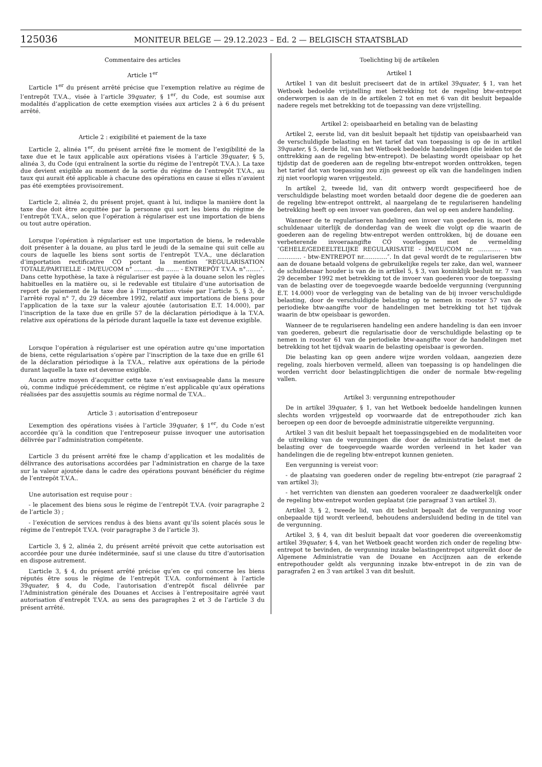125036
MONITEUR BELGE — 29.12.2023 – Ed. 2 — BELGISCH STAATSBLAD
Commentaire des articles
Article 1<sup>er</sup>
L’article 1<sup>er</sup> du présent arrêté précise que l’exemption relative au régime de l’entrepôt T.V.A., visée à l’article 39quater, § 1<sup>er</sup>, du Code, est soumise aux modalités d’application de cette exemption visées aux articles 2 à 6 du présent arrêté.
Article 2 : exigibilité et paiement de la taxe
L’article 2, alinéa 1<sup>er</sup>, du présent arrêté fixe le moment de l’exigibilité de la taxe due et le taux applicable aux opérations visées à l’article 39quater, § 5, alinéa 3, du Code (qui entraînent la sortie du régime de l’entrepôt T.V.A.). La taxe due devient exigible au moment de la sortie du régime de l’entrepôt T.V.A., au taux qui aurait été applicable à chacune des opérations en cause si elles n’avaient pas été exemptées provisoirement.
L’article 2, alinéa 2, du présent projet, quant à lui, indique la manière dont la taxe due doit être acquittée par la personne qui sort les biens du régime de l’entrepôt T.V.A., selon que l’opération à régulariser est une importation de biens ou tout autre opération.
Lorsque l’opération à régulariser est une importation de biens, le redevable doit présenter à la douane, au plus tard le jeudi de la semaine qui suit celle au cours de laquelle les biens sont sortis de l’entrepôt T.V.A., une déclaration d’importation rectificative CO portant la mention ″REGULARISATION TOTALE/PARTIELLE - IM/EU/COM n° .......... -du ....... - ENTREPÔT T.V.A. n°........″. Dans cette hypothèse, la taxe à régulariser est payée à la douane selon les règles habituelles en la matière ou, si le redevable est titulaire d’une autorisation de report de paiement de la taxe due à l’importation visée par l’article 5, § 3, de l’arrêté royal n° 7, du 29 décembre 1992, relatif aux importations de biens pour l’application de la taxe sur la valeur ajoutée (autorisation E.T. 14.000), par l’inscription de la taxe due en grille 57 de la déclaration périodique à la T.V.A. relative aux opérations de la période durant laquelle la taxe est devenue exigible.
Lorsque l’opération à régulariser est une opération autre qu’une importation de biens, cette régularisation s’opère par l’inscription de la taxe due en grille 61 de la déclaration périodique à la T.V.A., relative aux opérations de la période durant laquelle la taxe est devenue exigible.
Aucun autre moyen d’acquitter cette taxe n’est envisageable dans la mesure où, comme indiqué précédemment, ce régime n’est applicable qu’aux opérations réalisées par des assujettis soumis au régime normal de T.V.A..
Article 3 : autorisation d’entreposeur
L’exemption des opérations visées à l’article 39quater, § 1<sup>er</sup>, du Code n’est accordée qu’à la condition que l’entreposeur puisse invoquer une autorisation délivrée par l’administration compétente.
L’article 3 du présent arrêté fixe le champ d’application et les modalités de délivrance des autorisations accordées par l’administration en charge de la taxe sur la valeur ajoutée dans le cadre des opérations pouvant bénéficier du régime de l’entrepôt T.V.A..
Une autorisation est requise pour :
- le placement des biens sous le régime de l’entrepôt T.V.A. (voir paragraphe 2 de l’article 3) ;
- l’exécution de services rendus à des biens avant qu’ils soient placés sous le régime de l’entrepôt T.V.A. (voir paragraphe 3 de l’article 3).
L’article 3, § 2, alinéa 2, du présent arrêté prévoit que cette autorisation est accordée pour une durée indéterminée, sauf si une clause du titre d’autorisation en dispose autrement.
L’article 3, § 4, du présent arrêté précise qu’en ce qui concerne les biens réputés être sous le régime de l’entrepôt T.V.A. conformément à l’article 39quater, § 4, du Code, l’autorisation d’entrepôt fiscal délivrée par l’Administration générale des Douanes et Accises à l’entrepositaire agréé vaut autorisation d’entrepôt T.V.A. au sens des paragraphes 2 et 3 de l’article 3 du présent arrêté.
Toelichting bij de artikelen
Artikel 1
Artikel 1 van dit besluit preciseert dat de in artikel 39quater, § 1, van het Wetboek bedoelde vrijstelling met betrekking tot de regeling btw-entrepot onderworpen is aan de in de artikelen 2 tot en met 6 van dit besluit bepaalde nadere regels met betrekking tot de toepassing van deze vrijstelling.
Artikel 2: opeisbaarheid en betaling van de belasting
Artikel 2, eerste lid, van dit besluit bepaalt het tijdstip van opeisbaarheid van de verschuldigde belasting en het tarief dat van toepassing is op de in artikel 39quater, § 5, derde lid, van het Wetboek bedoelde handelingen (die leiden tot de onttrekking aan de regeling btw-entrepot). De belasting wordt opeisbaar op het tijdstip dat de goederen aan de regeling btw-entrepot worden onttrokken, tegen het tarief dat van toepassing zou zijn geweest op elk van die handelingen indien zij niet voorlopig waren vrijgesteld.
In artikel 2, tweede lid, van dit ontwerp wordt gespecifieerd hoe de verschuldigde belasting moet worden betaald door degene die de goederen aan de regeling btw-entrepot onttrekt, al naargelang de te regulariseren handeling betrekking heeft op een invoer van goederen, dan wel op een andere handeling.
Wanneer de te regulariseren handeling een invoer van goederen is, moet de schuldenaar uiterlijk de donderdag van de week die volgt op die waarin de goederen aan de regeling btw-entrepot werden onttrokken, bij de douane een verbeterende invoeraangifte CO voorleggen met de vermelding ″GEHELE/GEDEELTELIJKE REGULARISATIE - IM/EU/COM nr. ............ - van ............. - btw-ENTREPOT nr.............″. In dat geval wordt de te regulariseren btw aan de douane betaald volgens de gebruikelijke regels ter zake, dan wel, wanneer de schuldenaar houder is van de in artikel 5, § 3, van koninklijk besluit nr. 7 van 29 december 1992 met betrekking tot de invoer van goederen voor de toepassing van de belasting over de toegevoegde waarde bedoelde vergunning (vergunning E.T. 14.000) voor de verlegging van de betaling van de bij invoer verschuldigde belasting, door de verschuldigde belasting op te nemen in rooster 57 van de periodieke btw-aangifte voor de handelingen met betrekking tot het tijdvak waarin de btw opeisbaar is geworden.
Wanneer de te regulariseren handeling een andere handeling is dan een invoer van goederen, gebeurt die regularisatie door de verschuldigde belasting op te nemen in rooster 61 van de periodieke btw-aangifte voor de handelingen met betrekking tot het tijdvak waarin de belasting opeisbaar is geworden.
Die belasting kan op geen andere wijze worden voldaan, aangezien deze regeling, zoals hierboven vermeld, alleen van toepassing is op handelingen die worden verricht door belastingplichtigen die onder de normale btw-regeling vallen.
Artikel 3: vergunning entrepothouder
De in artikel 39quater, § 1, van het Wetboek bedoelde handelingen kunnen slechts worden vrijgesteld op voorwaarde dat de entrepothouder zich kan beroepen op een door de bevoegde administratie uitgereikte vergunning.
Artikel 3 van dit besluit bepaalt het toepassingsgebied en de modaliteiten voor de uitreiking van de vergunningen die door de administratie belast met de belasting over de toegevoegde waarde worden verleend in het kader van handelingen die de regeling btw-entrepot kunnen genieten.
Een vergunning is vereist voor:
- de plaatsing van goederen onder de regeling btw-entrepot (zie paragraaf 2 van artikel 3);
- het verrichten van diensten aan goederen vooraleer ze daadwerkelijk onder de regeling btw-entrepot worden geplaatst (zie paragraaf 3 van artikel 3).
Artikel 3, § 2, tweede lid, van dit besluit bepaalt dat de vergunning voor onbepaalde tijd wordt verleend, behoudens andersluidend beding in de titel van de vergunning.
Artikel 3, § 4, van dit besluit bepaalt dat voor goederen die overeenkomstig artikel 39quater, § 4, van het Wetboek geacht worden zich onder de regeling btw-entrepot te bevinden, de vergunning inzake belastingentrepot uitgereikt door de Algemene Administratie van de Douane en Accijnzen aan de erkende entrepothouder geldt als vergunning inzake btw-entrepot in de zin van de paragrafen 2 en 3 van artikel 3 van dit besluit.